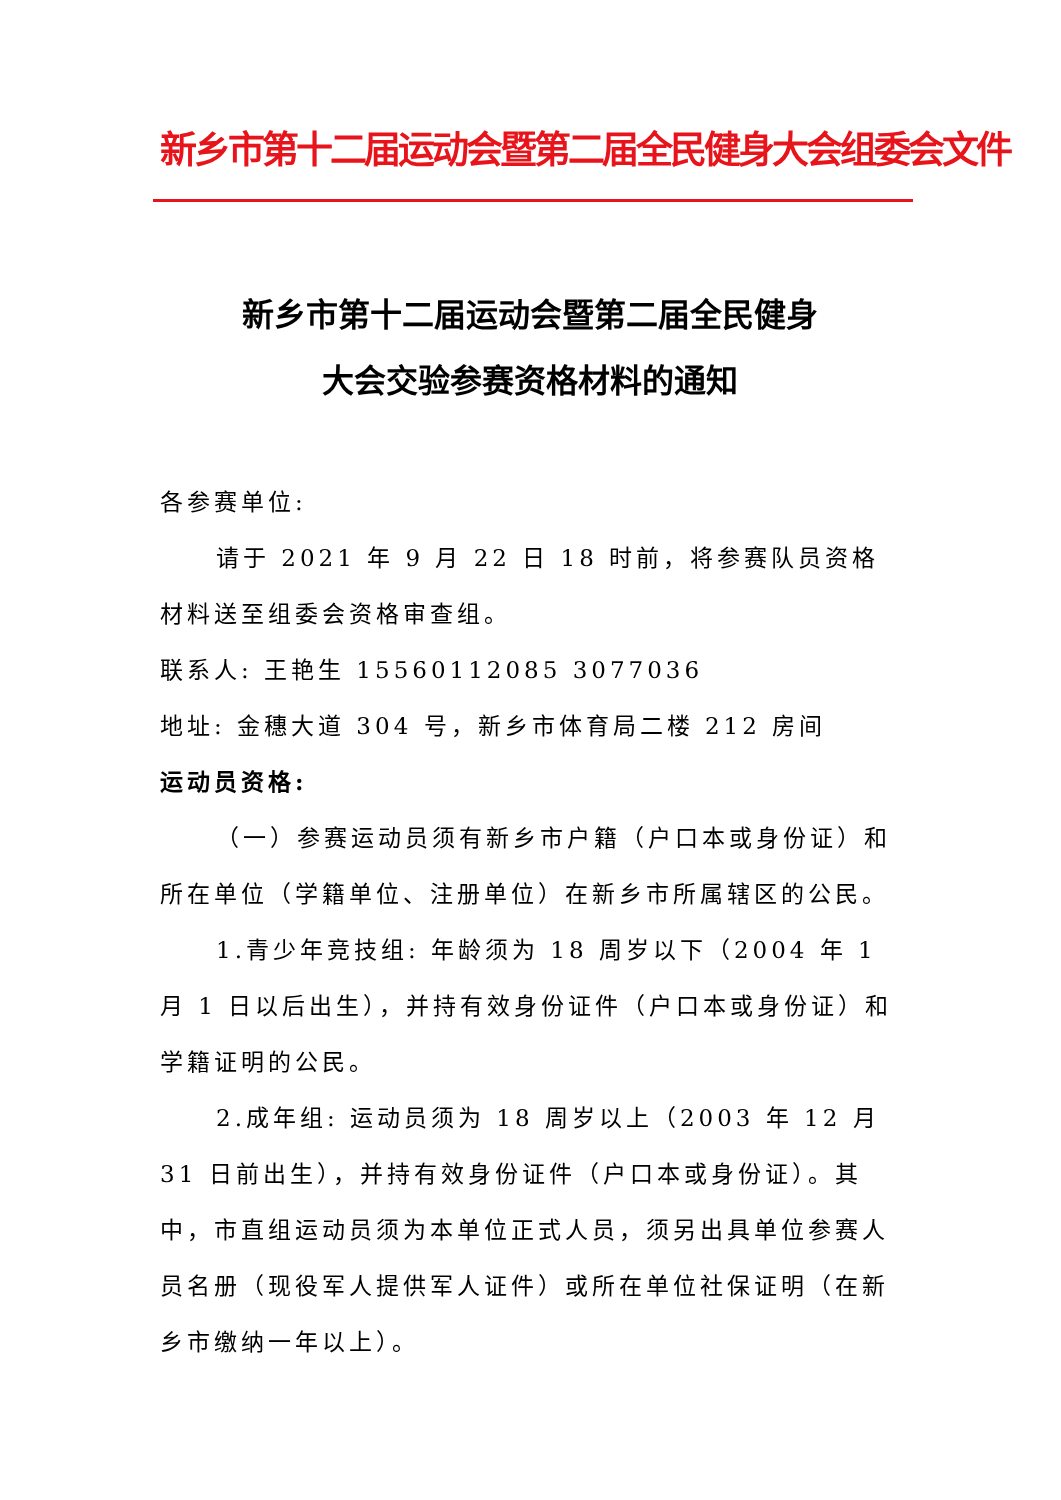新乡市第十二届运动会暨第二届全民健身大会组委会文件
新乡市第十二届运动会暨第二届全民健身
大会交验参赛资格材料的通知
各参赛单位:
请于 2021 年 9 月 22 日 18 时前，将参赛队员资格材料送至组委会资格审查组。
联系人: 王艳生 15560112085 3077036
地址: 金穗大道 304 号，新乡市体育局二楼 212 房间
运动员资格:
（一）参赛运动员须有新乡市户籍（户口本或身份证）和所在单位（学籍单位、注册单位）在新乡市所属辖区的公民。
1.青少年竞技组: 年龄须为 18 周岁以下（2004 年 1 月 1 日以后出生），并持有效身份证件（户口本或身份证）和学籍证明的公民。
2.成年组: 运动员须为 18 周岁以上（2003 年 12 月 31 日前出生），并持有效身份证件（户口本或身份证）。其中，市直组运动员须为本单位正式人员，须另出具单位参赛人员名册（现役军人提供军人证件）或所在单位社保证明（在新乡市缴纳一年以上）。